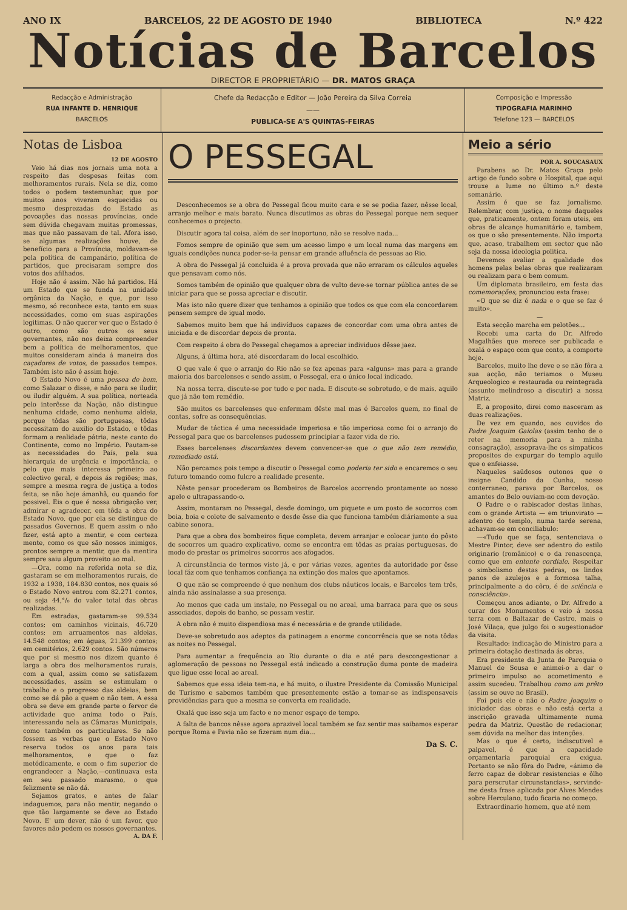ANO IX BARCELOS, 22 DE AGOSTO DE 1940 BIBLIOTECA N.º 422
Notícias de Barcelos
DIRECTOR E PROPRIETÁRIO — DR. MATOS GRAÇA
Redacção e Administração
RUA INFANTE D. HENRIQUE
BARCELOS
Chefe da Redacção e Editor — João Pereira da Silva Correia
——
PUBLICA-SE A'S QUINTAS-FEIRAS
Composição e Impressão
TIPOGRAFIA MARINHO
Telefone 123 — BARCELOS
Notas de Lisboa
12 DE AGOSTO
Veio há dias nos jornais uma nota a respeito das despesas feitas com melhoramentos rurais. Nela se diz, como todos o podem testemunhar, que por muitos anos viveram esquecidas ou mesmo desprezadas do Estado as povoações das nossas províncias, onde sem dúvida chegavam muitas promessas, mas que não passavam de tal. Afora isso, se algumas realizações houve, de benefício para a Província, moldavam-se pela política de campanário, política de partidos, que precisaram sempre dos votos dos afilhados.
Hoje não é assim. Não há partidos. Há um Estado que se funda na unidade orgânica da Nação, e que, por isso mesmo, só reconhece esta, tanto em suas necessidades, como em suas aspirações legitimas. O não querer ver que o Estado é outro, como são outros os seus governantes, não nos deixa compreender bem a política de melhoramentos, que muitos consideram ainda á maneira dos caçadores de votos, de passados tempos. Também isto não é assim hoje.
O Estado Novo é uma pessoa de bem, como Salazar o disse, e não para se iludir, ou iludir alguém. A sua política, norteada pelo interêsse da Nação, não distingue nenhuma cidade, como nenhuma aldeia, porque tôdas são portuguesas, tôdas necessitam do auxilio do Estado, e tôdas formam a realidade pátria, neste canto do Continente, como no Império. Pautam-se as necessidades do País, pela sua hierarquia de urgência e importância, e pelo que mais interessa primeiro ao colectivo geral, e depois ás regiões; mas, sempre a mesma regra de justiça a todos feita, se não hoje ámanhã, ou quando for possivel. Eis o que é nossa obrigação ver, admirar e agradecer, em tôda a obra do Estado Novo, que por ela se distingue de passados Governos. E quem assim o não fizer, está apto a mentir, e com certeza mente, como os que são nossos inimigos, prontos sempre a mentir, que da mentira sempre saiu algum proveito ao mal.
—Ora, como na referida nota se diz, gastaram se em melhoramentos rurais, de 1932 a 1938, 184.830 contos, nos quais só o Estado Novo entrou com 82.271 contos, ou seja 44,°/₀ do valor total das obras realizadas.
Em estradas, gastaram-se 99.534 contos; em caminhos vicinais, 46.720 contos; em arruamentos nas aldeias, 14.548 contos; em águas, 21.399 contos; em cemitérios, 2.629 contos. São números que por si mesmo nos dizem quanto é larga a obra dos melhoramentos rurais, com a qual, assim como se satisfazem necessidades, assim se estimulam o trabalho e o progresso das aldeias, bem como se dá pão a quem o não tem. A essa obra se deve em grande parte o fervor de actividade que anima todo o País, interessando nela as Câmaras Municipais, como também os particulares. Se não fossem as verbas que o Estado Novo reserva todos os anos para tais melhoramentos, e que o faz metódicamente, e com o fim superior de engrandecer a Nação,—continuava esta em seu passado marasmo, o que felizmente se não dá.
Sejamos gratos, e antes de falar indaguemos, para não mentir, negando o que tão largamente se deve ao Estado Novo. E' um dever, não é um favor, que favores não pedem os nossos governantes.
A. DA F.
O PESSEGAL
Desconhecemos se a obra do Pessegal ficou muito cara e se se podia fazer, nêsse local, arranjo melhor e mais barato. Nunca discutimos as obras do Pessegal porque nem sequer conhecemos o projecto.
Discutir agora tal coisa, além de ser inoportuno, não se resolve nada...
Fomos sempre de opinião que sem um acesso limpo e um local numa das margens em iguais condições nunca poder-se-ia pensar em grande afluência de pessoas ao Rio.
A obra do Pessegal já concluida é a prova provada que não erraram os cálculos aqueles que pensavam como nós.
Somos também de opinião que qualquer obra de vulto deve-se tornar pública antes de se iniciar para que se possa apreciar e discutir.
Mas isto não quere dizer que tenhamos a opinião que todos os que com ela concordarem pensem sempre de igual modo.
Sabemos muito bem que há indivíduos capazes de concordar com uma obra antes de iniciada e de discordar depois de pronta.
Com respeito á obra do Pessegal chegamos a apreciar individuos dêsse jaez.
Alguns, á última hora, até discordaram do local escolhido.
O que vale é que o arranjo do Rio não se fez apenas para «alguns» mas para a grande maioria dos barcelenses e sendo assim, o Pessegal, era o único local indicado.
Na nossa terra, discute-se por tudo e por nada. E discute-se sobretudo, e de mais, aquilo que já não tem remédio.
São muitos os barcelenses que enfermam dêste mal mas é Barcelos quem, no final de contas, sofre as consequências.
Mudar de táctica é uma necessidade imperiosa e tão imperiosa como foi o arranjo do Pessegal para que os barcelenses pudessem principiar a fazer vida de rio.
Esses barcelenses discordantes devem convencer-se que o que não tem remédio, remediado está.
Não percamos pois tempo a discutir o Pessegal como poderia ter sido e encaremos o seu futuro tomando como fulcro a realidade presente.
Nêste pensar procederam os Bombeiros de Barcelos acorrendo prontamente ao nosso apelo e ultrapassando-o.
Assim, montaram no Pessegal, desde domingo, um piquete e um posto de socorros com boia, boia e colete de salvamento e desde êsse dia que funciona também diáriamente a sua cabine sonora.
Para que a obra dos bombeiros fique completa, devem arranjar e colocar junto do pôsto de socorros um quadro explicativo, como se encontra em tôdas as praias portuguesas, do modo de prestar os primeiros socorros aos afogados.
A circunstância de termos visto já, e por várias vezes, agentes da autoridade por êsse local fáz com que tenhamos confiança na extinção dos males que apontamos.
O que não se compreende é que nenhum dos clubs náuticos locais, e Barcelos tem três, ainda não assinalasse a sua presença.
Ao menos que cada um instale, no Pessegal ou no areal, uma barraca para que os seus associados, depois do banho, se possam vestir.
A obra não é muito dispendiosa mas é necessária e de grande utilidade.
Deve-se sobretudo aos adeptos da patinagem a enorme concorrência que se nota tôdas as noites no Pessegal.
Para aumentar a frequência ao Rio durante o dia e até para descongestionar a aglomeração de pessoas no Pessegal está indicado a construção duma ponte de madeira que ligue esse local ao areal.
Sabemos que essa ideia tem-na, e há muito, o ilustre Presidente da Comissão Municipal de Turismo e sabemos também que presentemente estão a tomar-se as indispensaveis providências para que a mesma se converta em realidade.
Oxalá que isso seja um facto e no menor espaço de tempo.
A falta de bancos nêsse agora aprazivel local também se faz sentir mas saibamos esperar porque Roma e Pavia não se fizeram num dia...
Da S. C.
Meio a sério
POR A. SOUCASAUX
Parabens ao Dr. Matos Graça pelo artigo de fundo sobre o Hospital, que aqui trouxe a lume no último n.º deste semanário.
Assim é que se faz jornalismo. Relembrar, com justiça, o nome daqueles que, praticamente, ontem foram uteis, em obras de alcançe humanitário e, tambem, os que o são presentemente. Não importa que, acaso, trabalhem em sector que não seja da nossa ideologia politica.
Devemos avaliar a qualidade dos homens pelas belas obras que realizaram ou realizam para o bem comum.
Um diplomata brasileiro, em festa das comemorações, pronunciou esta frase:
«O que se diz é nada e o que se faz é muito».
—
Esta secção marcha em pelotões...
Recebi uma carta do Dr. Alfredo Magalhães que merece ser publicada e oxalá o espaço com que conto, a comporte hoje.
Barcelos, muito lhe deve e se não fôra a sua acção, não teriamos o Museu Arqueologico e restaurada ou reintegrada (assunto melindroso a discutir) a nossa Matriz.
E, a proposito, direi como nasceram as duas realizações.
De vez em quando, aos ouvidos do Padre Joaquim Gaiolas (assim tenho de o reter na memoria para a minha consagração), assoprava-lhe os simpaticos propositos de expurgar do templo aquilo que o enfeiasse.
Naqueles saüdosos outonos que o insigne Candido da Cunha, nosso conterraneo, parava por Barcelos, os amantes do Belo ouviam-no com devoção.
O Padre e o rabiscador destas linhas, com o grande Artista — em triunvirato — adentro do templo, numa tarde serena, achavam-se em conciliabulo:
—«Tudo que se faça, sentenciava o Mestre Pintor, deve ser adentro do estilo originario (românico) e o da renascença, como que em entente cordiale. Respeitar o simbolismo destas pedras, os lindos panos de azulejos e a formosa talha, principalmente a do côro, é de sciência e consciência».
Começou anos adiante, o Dr. Alfredo a curar dos Monumentos e veio á nossa terra com o Baltazar de Castro, mais o José Vilaça, que julgo foi o sugestionador da visita.
Resultado: indicação do Ministro para a primeira dotação destinada ás obras.
Era presidente da Junta de Paroquia o Manuel de Sousa e animei-o a dar o primeiro impulso ao acometimento e assim sucedeu. Trabalhou como um prêto (assim se ouve no Brasil).
Foi pois ele e não o Padre Joaquim o iniciador das obras e não está certa a inscrição gravada ultimamente numa pedra da Matriz. Questão de redacionar, sem dúvida na melhor das intenções.
Mas o que é certo, indiscutivel e palpavel, é que a capacidade orçamentaria paroquial era exigua. Portanto se não fôra do Padre, «ánimo de ferro capaz de dobrar resistencias e ôlho para perscrutar circunstancias», servindo-me desta frase aplicada por Alves Mendes sobre Herculano, tudo ficaria no começo.
Extraordinario homem, que até nem